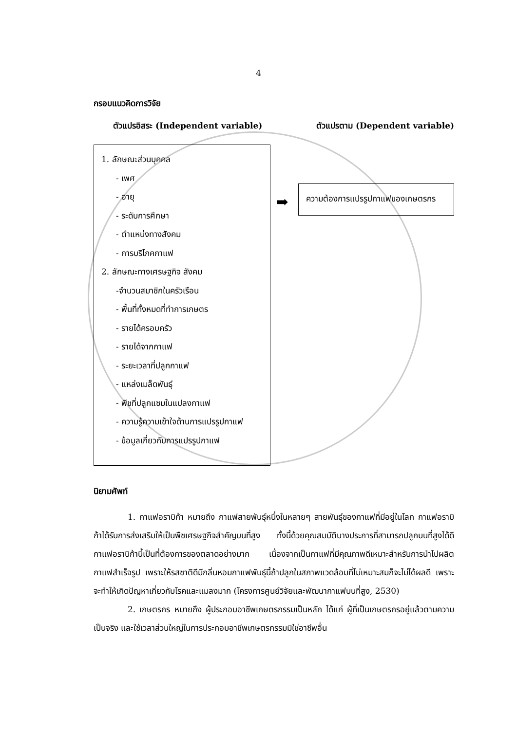4
กรอบแนวคิดการวิจัย
ตัวแปรอิสระ (Independent variable) ตัวแปรตาม (Dependent variable)
1. ลักษณะส่วนบุคคล
- เพศ
- อายุ
- ระดับการศึกษา
- ตำแหน่งทางสังคม
- การบริโภคกาแฟ
2. ลักษณะทางเศรษฐกิจ สังคม
-จำนวนสมาชิกในครัวเรือน
- พื้นที่ทั้งหมดที่ทำการเกษตร
- รายได้ครอบครัว
- รายได้จากกาแฟ
- ระยะเวลาที่ปลูกกาแฟ
- แหล่งเมล็ดพันธุ์
- พืชที่ปลูกแซมในแปลงกาแฟ
- ความรู้ความเข้าใจด้านการแปรรูปกาแฟ
- ข้อมูลเกี่ยวกับการแปรรูปกาแฟ
➡
ความต้องการแปรรูปกาแฟของเกษตรกร
นิยามศัพท์
1. กาแฟอราบิก้า หมายถึง กาแฟสายพันธุ์หนึ่งในหลายๆ สายพันธุ์ของกาแฟที่มีอยู่ในโลก กาแฟอราบิก้าได้รับการส่งเสริมให้เป็นพืชเศรษฐกิจสำคัญบนที่สูง ทั้งนี้ด้วยคุณสมบัติบางประการที่สามารถปลูกบนที่สูงได้ดี กาแฟอราบิก้านี้เป็นที่ต้องการของตลาดอย่างมาก เนื่องจากเป็นกาแฟที่มีคุณภาพดีเหมาะสำหรับการนำไปผลิตกาแฟสำเร็จรูป เพราะให้รสชาติดีมีกลิ่นหอมกาแฟพันธุ์นี้ถ้าปลูกในสภาพแวดล้อมที่ไม่เหมาะสมก็จะไม่ได้ผลดี เพราะจะทำให้เกิดปัญหาเกี่ยวกับโรคและแมลงมาก (โครงการศูนย์วิจัยและพัฒนากาแฟบนที่สูง, 2530)
2. เกษตรกร หมายถึง ผู้ประกอบอาชีพเกษตรกรรมเป็นหลัก ได้แก่ ผู้ที่เป็นเกษตรกรอยู่แล้วตามความเป็นจริง และใช้เวลาส่วนใหญ่ในการประกอบอาชีพเกษตรกรรมมิใช่อาชีพอื่น